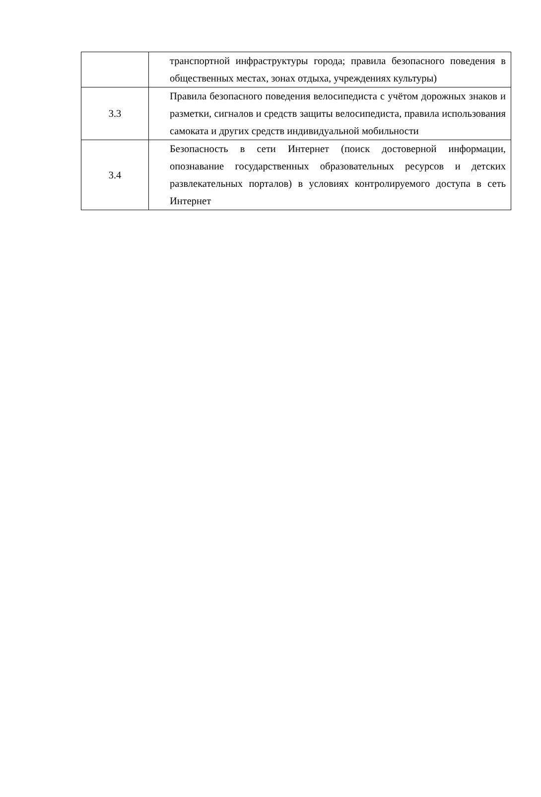| | транспортной инфраструктуры города; правила безопасного поведения в общественных местах, зонах отдыха, учреждениях культуры) |
| 3.3 | Правила безопасного поведения велосипедиста с учётом дорожных знаков и разметки, сигналов и средств защиты велосипедиста, правила использования самоката и других средств индивидуальной мобильности |
| 3.4 | Безопасность в сети Интернет (поиск достоверной информации, опознавание государственных образовательных ресурсов и детских развлекательных порталов) в условиях контролируемого доступа в сеть Интернет |